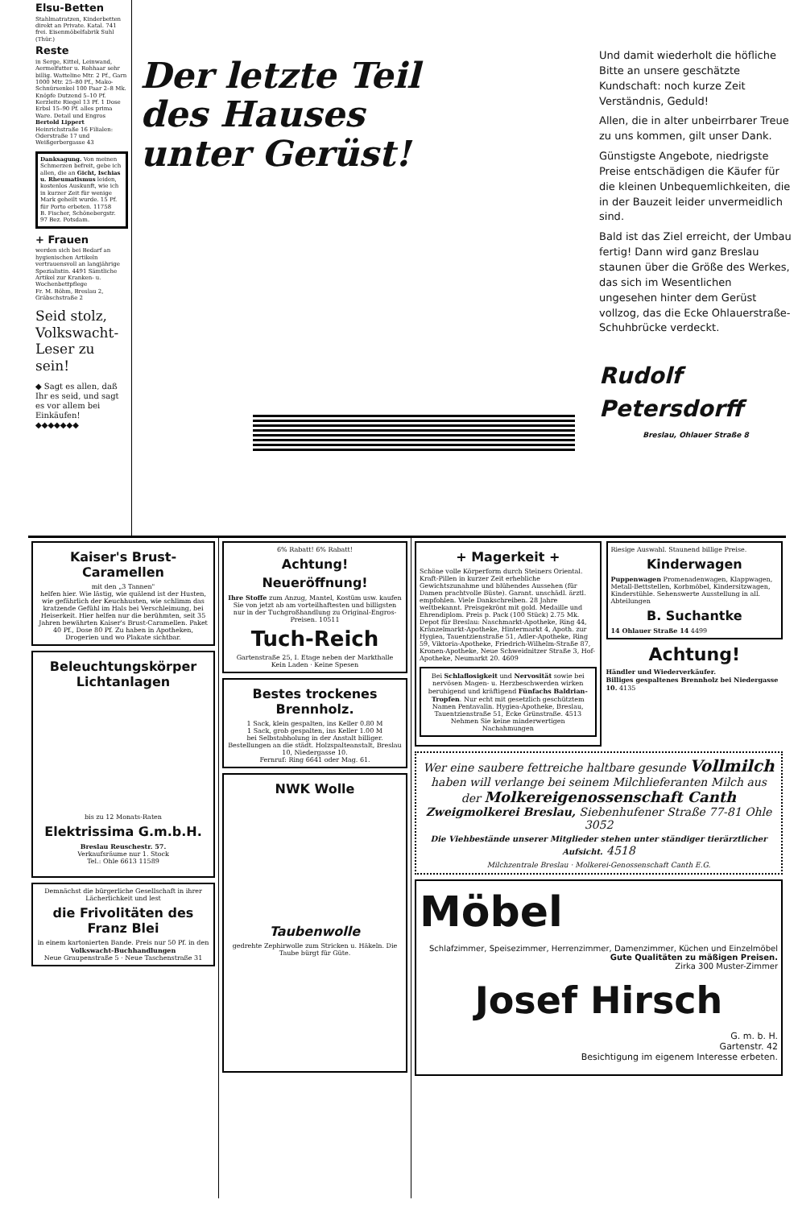Elsu-Betten
Stahlmatratzen, Kinderbetten direkt an Private. Katal. 741 frei. Eisenmöbelfabrik Suhl (Thür.)
Reste
in Serge, Kittel, Leinwand, Aermelfutter u. Rohhaar sehr billig. Watteline Mtr. 2 Pf., Garn 1000 Mtr. 25–80 Pf., Mako-Schnürsenkel 100 Paar 2–8 Mk. Knöpfe Dutzend 5–10 Pf. Kerzleite Riegel 13 Pf. 1 Dose Erbsl 15–90 Pf. alles prima Ware. Detail und Engros
Bertold Lippert
Heinrichstraße 16 Filialen: Oderstraße 17 und Weißgerbergasse 43
Danksagung. Von meinen Schmerzen befreit, gebe ich allen, die an Gicht, Ischias u. Rheumatismus leiden, kostenlos Auskunft, wie ich in kurzer Zeit für wenige Mark geheilt wurde. 15 Pf. für Porto erbeten. 11758
B. Fischer, Schönebergstr. 97 Bez. Potsdam.
+ Frauen
werden sich bei Bedarf an hygienischen Artikeln vertrauensvoll an langjährige Spezialistin. 4491 Sämtliche Artikel zur Kranken- u. Wochenbettpflege
Fr. M. Böhm, Breslau 2, Gräbschstraße 2
Seid stolz, Volkswacht-Leser zu sein!
◆ Sagt es allen, daß Ihr es seid, und sagt es vor allem bei Einkäufen!
◆◆◆◆◆◆◆
Der letzte Teil
des Hauses
unter Gerüst!
Und damit wiederholt die höfliche Bitte an unsere geschätzte Kundschaft: noch kurze Zeit Verständnis, Geduld!
Allen, die in alter unbeirrbarer Treue zu uns kommen, gilt unser Dank.
Günstigste Angebote, niedrigste Preise entschädigen die Käufer für die kleinen Unbequemlichkeiten, die in der Bauzeit leider unvermeidlich sind.
Bald ist das Ziel erreicht, der Umbau fertig! Dann wird ganz Breslau staunen über die Größe des Werkes, das sich im Wesentlichen ungesehen hinter dem Gerüst vollzog, das die Ecke Ohlauerstraße-Schuhbrücke verdeckt.
Rudolf Petersdorff
Breslau, Ohlauer Straße 8
Kaiser's Brust-Caramellen
mit den „3 Tannen"
helfen hier. Wie lästig, wie quälend ist der Husten, wie gefährlich der Keuchhusten, wie schlimm das kratzende Gefühl im Hals bei Verschleimung, bei Heiserkeit. Hier helfen nur die berühmten, seit 35 Jahren bewährten Kaiser's Brust-Caramellen. Paket 40 Pf., Dose 80 Pf. Zu haben in Apotheken, Drogerien und wo Plakate sichtbar.
Beleuchtungskörper Lichtanlagen
bis zu 12 Monats-Raten
Elektrissima G.m.b.H.
Breslau Reuschestr. 57.
Verkaufsräume nur 1. Stock
Tel.: Ohle 6613 11589
Demnächst die bürgerliche Gesellschaft in ihrer Lächerlichkeit und lest
die Frivolitäten des Franz Blei
in einem kartonierten Bande. Preis nur 50 Pf. in den
Volkswacht-Buchhandlungen
Neue Graupenstraße 5 · Neue Taschenstraße 31
6% Rabatt! 6% Rabatt!
Achtung!
Neueröffnung!
Ihre Stoffe zum Anzug, Mantel, Kostüm usw. kaufen Sie von jetzt ab am vorteilhaftesten und billigsten nur in der Tuchgroßhandlung zu Original-Engros-Preisen. 10511
Tuch-Reich
Gartenstraße 25, I. Etage neben der Markthalle
Kein Laden · Keine Spesen
Bestes trockenes Brennholz.
1 Sack, klein gespalten, ins Keller 0.80 M
1 Sack, grob gespalten, ins Keller 1.00 M
bei Selbstabholung in der Anstalt billiger. Bestellungen an die städt. Holzspalteanstalt, Breslau 10, Niedergasse 10.
Fernruf: Ring 6641 oder Mag. 61.
NWK Wolle
Taubenwolle
gedrehte Zephirwolle zum Stricken u. Häkeln. Die Taube bürgt für Güte.
+ Magerkeit +
Schöne volle Körperform durch Steiners Oriental. Kraft-Pillen in kurzer Zeit erhebliche Gewichtszunahme und blühendes Aussehen (für Damen prachtvolle Büste). Garant. unschädl. ärztl. empfohlen. Viele Dankschreiben. 28 Jahre weltbekannt. Preisgekrönt mit gold. Medaille und Ehrendiplom. Preis p. Pack (100 Stück) 2.75 Mk. Depot für Breslau: Naschmarkt-Apotheke, Ring 44, Kränzelmarkt-Apotheke, Hintermarkt 4, Apoth. zur Hygiea, Tauentzienstraße 51, Adler-Apotheke, Ring 59, Viktoria-Apotheke, Friedrich-Wilhelm-Straße 87, Kronen-Apotheke, Neue Schweidnitzer Straße 3, Hof-Apotheke, Neumarkt 20. 4609
Bei Schlaflosigkeit und Nervosität sowie bei nervösen Magen- u. Herzbeschwerden wirken beruhigend und kräftigend Fünfachs Baldrian-Tropfen. Nur echt mit gesetzlich geschütztem Namen Pentavalin. Hygiea-Apotheke, Breslau, Tauentzienstraße 51, Ecke Grünstraße. 4513 Nehmen Sie keine minderwertigen Nachahmungen
Riesige Auswahl. Staunend billige Preise.
Kinderwagen
Puppenwagen Promenadenwagen, Klappwagen, Metall-Bettstellen, Korbmöbel, Kindersitzwagen, Kinderstühle. Sehenswerte Ausstellung in all. Abteilungen
B. Suchantke
14 Ohlauer Straße 14 4499
Achtung!
Händler und Wiederverkäufer.
Billiges gespaltenes Brennholz bei Niedergasse 10. 4135
Wer eine saubere fettreiche haltbare gesunde Vollmilch haben will verlange bei seinem Milchlieferanten Milch aus der Molkereigenossenschaft Canth
Zweigmolkerei Breslau, Siebenhufener Straße 77-81 Ohle 3052
Die Viehbestände unserer Mitglieder stehen unter ständiger tierärztlicher Aufsicht. 4518
Milchzentrale Breslau · Molkerei-Genossenschaft Canth E.G.
Möbel
Schlafzimmer, Speisezimmer, Herrenzimmer, Damenzimmer, Küchen und Einzelmöbel
Gute Qualitäten zu mäßigen Preisen.
Zirka 300 Muster-Zimmer
Josef Hirsch
G. m. b. H.
Gartenstr. 42
Besichtigung im eigenem Interesse erbeten.